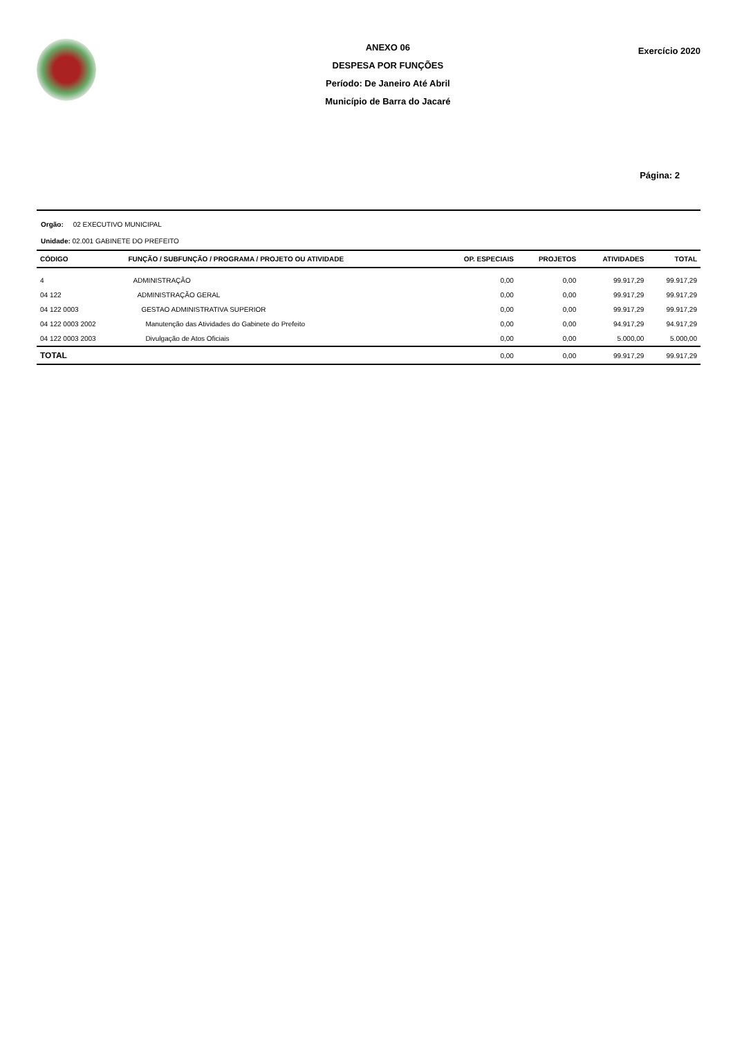ANEXO 06
DESPESA POR FUNÇÕES
Período: De Janeiro Até Abril
Município de Barra do Jacaré
Exercício 2020
Página: 2
Orgão: 02 EXECUTIVO MUNICIPAL
Unidade: 02.001 GABINETE DO PREFEITO
| CÓDIGO | FUNÇÃO / SUBFUNÇÃO / PROGRAMA / PROJETO OU ATIVIDADE | OP. ESPECIAIS | PROJETOS | ATIVIDADES | TOTAL |
| --- | --- | --- | --- | --- | --- |
| 4 | ADMINISTRAÇÃO | 0,00 | 0,00 | 99.917,29 | 99.917,29 |
| 04 122 | ADMINISTRAÇÃO GERAL | 0,00 | 0,00 | 99.917,29 | 99.917,29 |
| 04 122 0003 | GESTAO ADMINISTRATIVA SUPERIOR | 0,00 | 0,00 | 99.917,29 | 99.917,29 |
| 04 122 0003 2002 | Manutenção das Atividades do Gabinete do Prefeito | 0,00 | 0,00 | 94.917,29 | 94.917,29 |
| 04 122 0003 2003 | Divulgação de Atos Oficiais | 0,00 | 0,00 | 5.000,00 | 5.000,00 |
| TOTAL | | 0,00 | 0,00 | 99.917,29 | 99.917,29 |